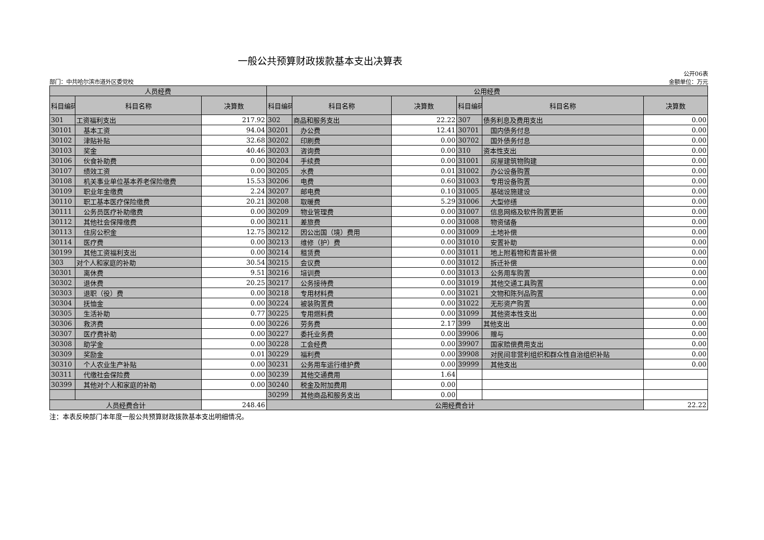一般公共预算财政拨款基本支出决算表
部门：中共哈尔滨市道外区委党校 公开06表
金额单位：万元
| 人员经费 | | | 公用经费 | | | | | |
| --- | --- | --- | --- | --- | --- | --- | --- | --- |
| 科目编码 | 科目名称 | 决算数 | 科目编码 | 科目名称 | 决算数 | 科目编码 | 科目名称 | 决算数 |
| 301 | 工资福利支出 | 217.92 | 302 | 商品和服务支出 | 22.22 | 307 | 债务利息及费用支出 | 0.00 |
| 30101 | 基本工资 | 94.04 | 30201 | 办公费 | 12.41 | 30701 | 国内债务付息 | 0.00 |
| 30102 | 津贴补贴 | 32.68 | 30202 | 印刷费 | 0.00 | 30702 | 国外债务付息 | 0.00 |
| 30103 | 奖金 | 40.46 | 30203 | 咨询费 | 0.00 | 310 | 资本性支出 | 0.00 |
| 30106 | 伙食补助费 | 0.00 | 30204 | 手续费 | 0.00 | 31001 | 房屋建筑物购建 | 0.00 |
| 30107 | 绩效工资 | 0.00 | 30205 | 水费 | 0.01 | 31002 | 办公设备购置 | 0.00 |
| 30108 | 机关事业单位基本养老保险缴费 | 15.53 | 30206 | 电费 | 0.60 | 31003 | 专用设备购置 | 0.00 |
| 30109 | 职业年金缴费 | 2.24 | 30207 | 邮电费 | 0.10 | 31005 | 基础设施建设 | 0.00 |
| 30110 | 职工基本医疗保险缴费 | 20.21 | 30208 | 取暖费 | 5.29 | 31006 | 大型修缮 | 0.00 |
| 30111 | 公务员医疗补助缴费 | 0.00 | 30209 | 物业管理费 | 0.00 | 31007 | 信息网络及软件购置更新 | 0.00 |
| 30112 | 其他社会保障缴费 | 0.00 | 30211 | 差旅费 | 0.00 | 31008 | 物资储备 | 0.00 |
| 30113 | 住房公积金 | 12.75 | 30212 | 因公出国（境）费用 | 0.00 | 31009 | 土地补偿 | 0.00 |
| 30114 | 医疗费 | 0.00 | 30213 | 维修（护）费 | 0.00 | 31010 | 安置补助 | 0.00 |
| 30199 | 其他工资福利支出 | 0.00 | 30214 | 租赁费 | 0.00 | 31011 | 地上附着物和青苗补偿 | 0.00 |
| 303 | 对个人和家庭的补助 | 30.54 | 30215 | 会议费 | 0.00 | 31012 | 拆迁补偿 | 0.00 |
| 30301 | 离休费 | 9.51 | 30216 | 培训费 | 0.00 | 31013 | 公务用车购置 | 0.00 |
| 30302 | 退休费 | 20.25 | 30217 | 公务接待费 | 0.00 | 31019 | 其他交通工具购置 | 0.00 |
| 30303 | 退职（役）费 | 0.00 | 30218 | 专用材料费 | 0.00 | 31021 | 文物和陈列品购置 | 0.00 |
| 30304 | 抚恤金 | 0.00 | 30224 | 被装购置费 | 0.00 | 31022 | 无形资产购置 | 0.00 |
| 30305 | 生活补助 | 0.77 | 30225 | 专用燃料费 | 0.00 | 31099 | 其他资本性支出 | 0.00 |
| 30306 | 救济费 | 0.00 | 30226 | 劳务费 | 2.17 | 399 | 其他支出 | 0.00 |
| 30307 | 医疗费补助 | 0.00 | 30227 | 委托业务费 | 0.00 | 39906 | 赠与 | 0.00 |
| 30308 | 助学金 | 0.00 | 30228 | 工会经费 | 0.00 | 39907 | 国家赔偿费用支出 | 0.00 |
| 30309 | 奖励金 | 0.01 | 30229 | 福利费 | 0.00 | 39908 | 对民间非营利组织和群众性自治组织补贴 | 0.00 |
| 30310 | 个人农业生产补贴 | 0.00 | 30231 | 公务用车运行维护费 | 0.00 | 39999 | 其他支出 | 0.00 |
| 30311 | 代缴社会保险费 | 0.00 | 30239 | 其他交通费用 | 1.64 | | | |
| 30399 | 其他对个人和家庭的补助 | 0.00 | 30240 | 税金及附加费用 | 0.00 | | | |
| | | | 30299 | 其他商品和服务支出 | 0.00 | | | |
| 人员经费合计 | | 248.46 | 公用经费合计 | | | | | 22.22 |
注：本表反映部门本年度一般公共预算财政拨款基本支出明细情况。